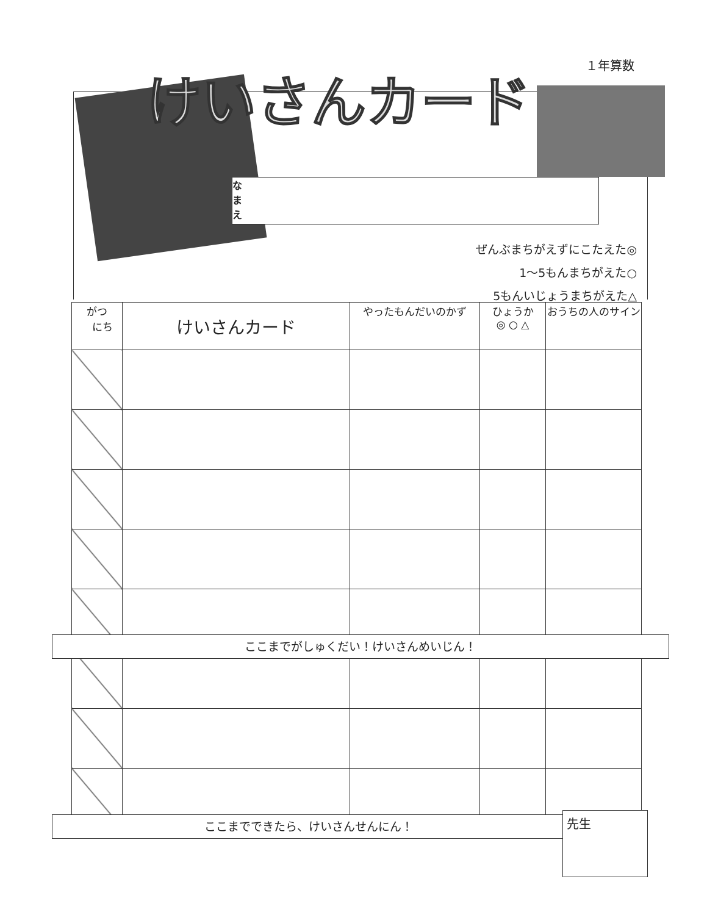１年算数
けいさんカード
な
ま
え
ぜんぶまちがえずにこたえた◎
1〜5もんまちがえた○
5もんいじょうまちがえた△
| がつ にち | けいさんカード | やったもんだいのかず | ひょうか ◎ ○ △ | おうちの人のサイン |
| --- | --- | --- | --- | --- |
ここまでがしゅくだい！けいさんめいじん！
ここまでできたら、けいさんせんにん！ 先生